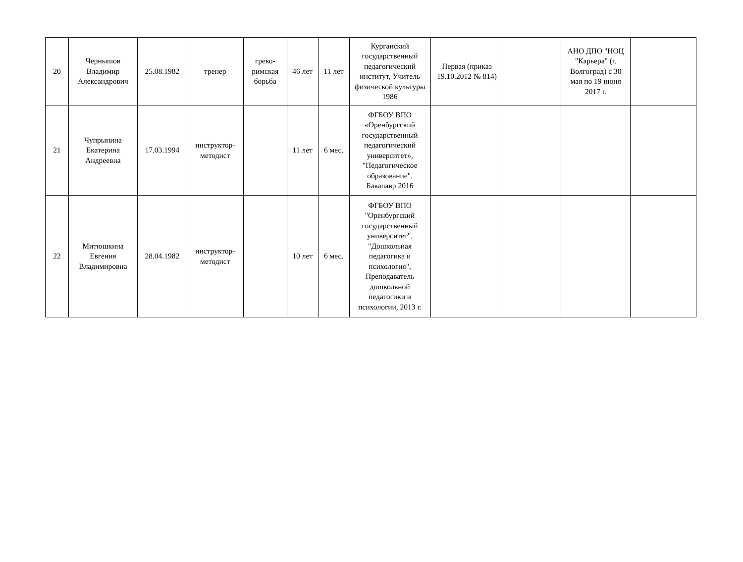| 20 | Чернышов Владимир Александрович | 25.08.1982 | тренер | греко-римская борьба | 46 лет | 11 лет | Курганский государственный педагогический институт, Учитель физической культуры 1986 | Первая (приказ 19.10.2012 № 814) | | АНО ДПО "НОЦ "Карьера" (г. Волгоград) с 30 мая по 19 июня 2017 г. | |
| 21 | Чупрынина Екатерина Андреевна | 17.03.1994 | инструктор-методист | | 11 лет | 6 мес. | ФГБОУ ВПО «Оренбургский государственный педагогический университет», "Педагогическое образование", Бакалавр 2016 | | | | |
| 22 | Митюшкина Евгения Владимировна | 28.04.1982 | инструктор-методист | | 10 лет | 6 мес. | ФГБОУ ВПО "Оренбургский государственный университет", "Дошкольная педагогика и психология", Преподаватель дошкольной педагогики и психологии, 2013 г. | | | | |